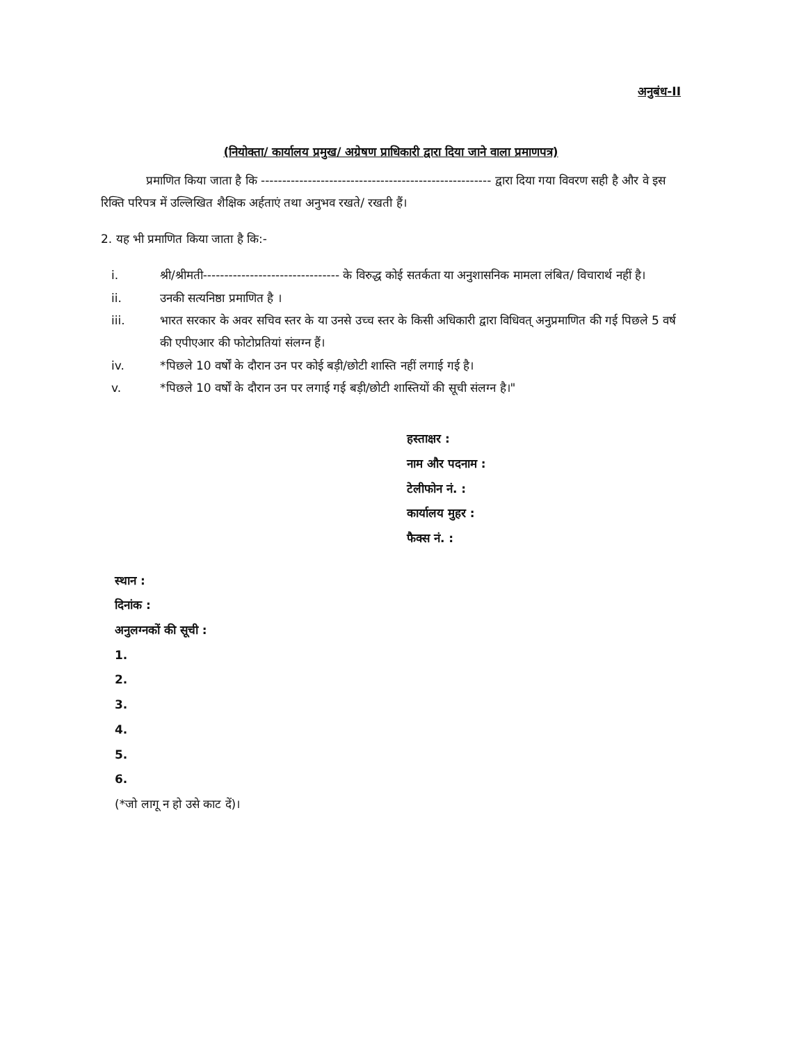अनुबंध-II
(नियोक्ता/ कार्यालय प्रमुख/ अग्रेषण प्राधिकारी द्वारा दिया जाने वाला प्रमाणपत्र)
प्रमाणित किया जाता है कि ------------------------------------------------------ द्वारा दिया गया विवरण सही है और वे इस रिक्ति परिपत्र में उल्लिखित शैक्षिक अर्हताएं तथा अनुभव रखते/ रखती हैं।
2. यह भी प्रमाणित किया जाता है कि:-
i. श्री/श्रीमती-------------------------------- के विरुद्ध कोई सतर्कता या अनुशासनिक मामला लंबित/ विचारार्थ नहीं है।
ii. उनकी सत्यनिष्ठा प्रमाणित है ।
iii. भारत सरकार के अवर सचिव स्तर के या उनसे उच्च स्तर के किसी अधिकारी द्वारा विधिवत् अनुप्रमाणित की गई पिछले 5 वर्ष की एपीएआर की फोटोप्रतियां संलग्न हैं।
iv. *पिछले 10 वर्षों के दौरान उन पर कोई बड़ी/छोटी शास्ति नहीं लगाई गई है।
v. *पिछले 10 वर्षों के दौरान उन पर लगाई गई बड़ी/छोटी शास्तियों की सूची संलग्न है।"
हस्ताक्षर :
नाम और पदनाम :
टेलीफोन नं. :
कार्यालय मुहर :
फैक्स नं. :
स्थान :
दिनांक :
अनुलग्नकों की सूची :
1.
2.
3.
4.
5.
6.
(*जो लागू न हो उसे काट दें)।